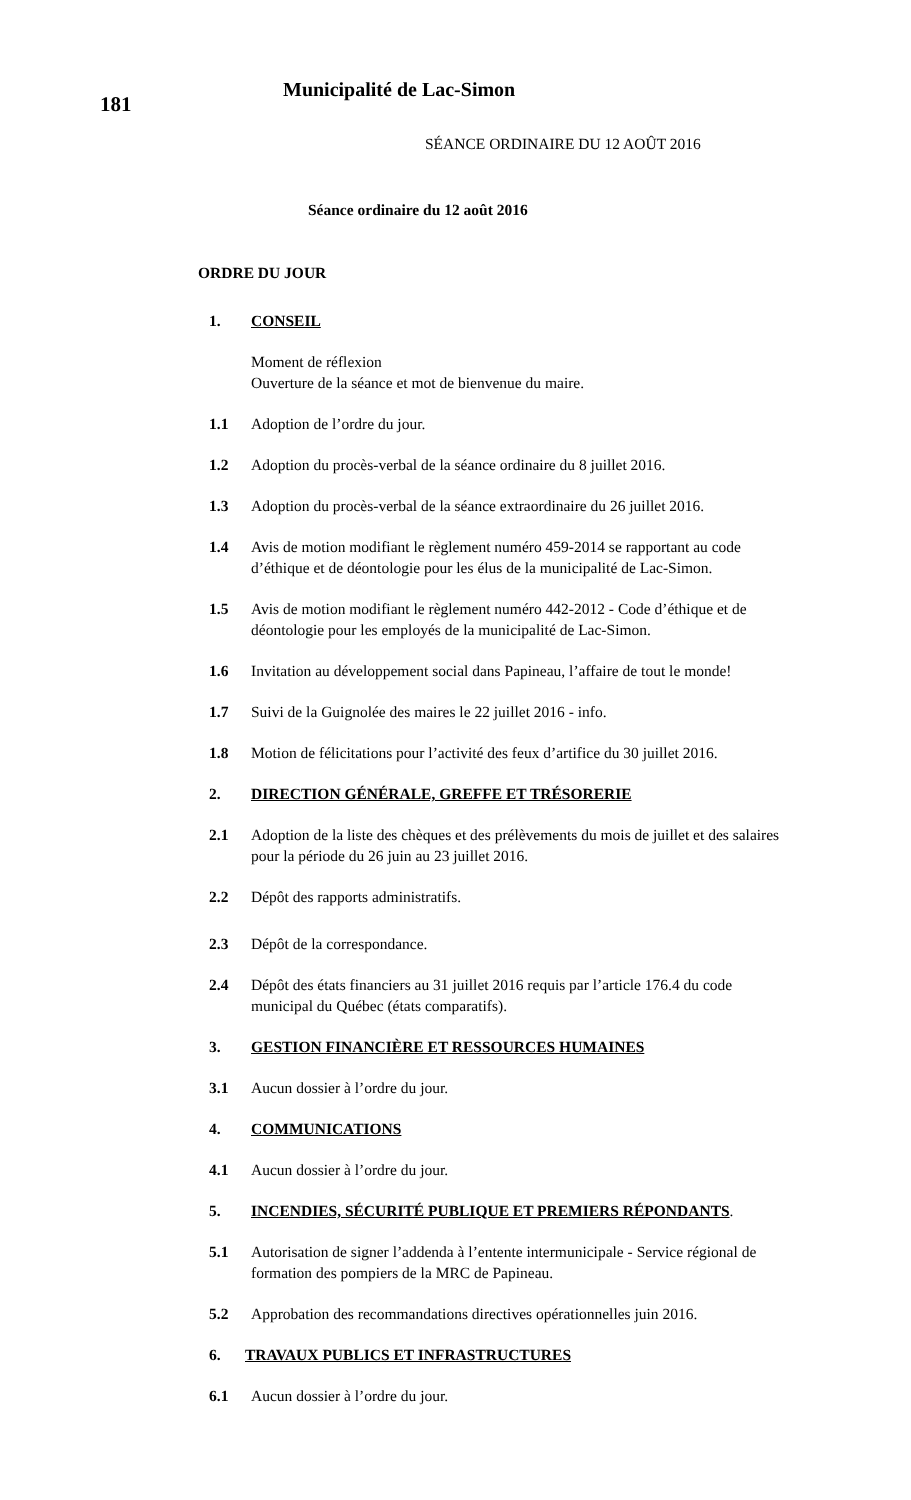181
Municipalité de Lac-Simon
SÉANCE ORDINAIRE DU 12 AOÛT 2016
Séance ordinaire du 12 août 2016
ORDRE DU JOUR
1. CONSEIL
Moment de réflexion
Ouverture de la séance et mot de bienvenue du maire.
1.1 Adoption de l’ordre du jour.
1.2 Adoption du procès-verbal de la séance ordinaire du 8 juillet 2016.
1.3 Adoption du procès-verbal de la séance extraordinaire du 26 juillet 2016.
1.4 Avis de motion modifiant le règlement numéro 459-2014 se rapportant au code d’éthique et de déontologie pour les élus de la municipalité de Lac-Simon.
1.5 Avis de motion modifiant le règlement numéro 442-2012 - Code d’éthique et de déontologie pour les employés de la municipalité de Lac-Simon.
1.6 Invitation au développement social dans Papineau, l’affaire de tout le monde!
1.7 Suivi de la Guignolée des maires le 22 juillet 2016 - info.
1.8 Motion de félicitations pour l’activité des feux d’artifice du 30 juillet 2016.
2. DIRECTION GÉNÉRALE, GREFFE ET TRÉSORERIE
2.1 Adoption de la liste des chèques et des prélèvements du mois de juillet et des salaires pour la période du 26 juin au 23 juillet 2016.
2.2 Dépôt des rapports administratifs.
2.3 Dépôt de la correspondance.
2.4 Dépôt des états financiers au 31 juillet 2016 requis par l’article 176.4 du code municipal du Québec (états comparatifs).
3. GESTION FINANCIÈRE ET RESSOURCES HUMAINES
3.1 Aucun dossier à l’ordre du jour.
4. COMMUNICATIONS
4.1 Aucun dossier à l’ordre du jour.
5. INCENDIES, SÉCURITÉ PUBLIQUE ET PREMIERS RÉPONDANTS.
5.1 Autorisation de signer l’addenda à l’entente intermunicipale - Service régional de formation des pompiers de la MRC de Papineau.
5.2 Approbation des recommandations directives opérationnelles juin 2016.
6. TRAVAUX PUBLICS ET INFRASTRUCTURES
6.1 Aucun dossier à l’ordre du jour.